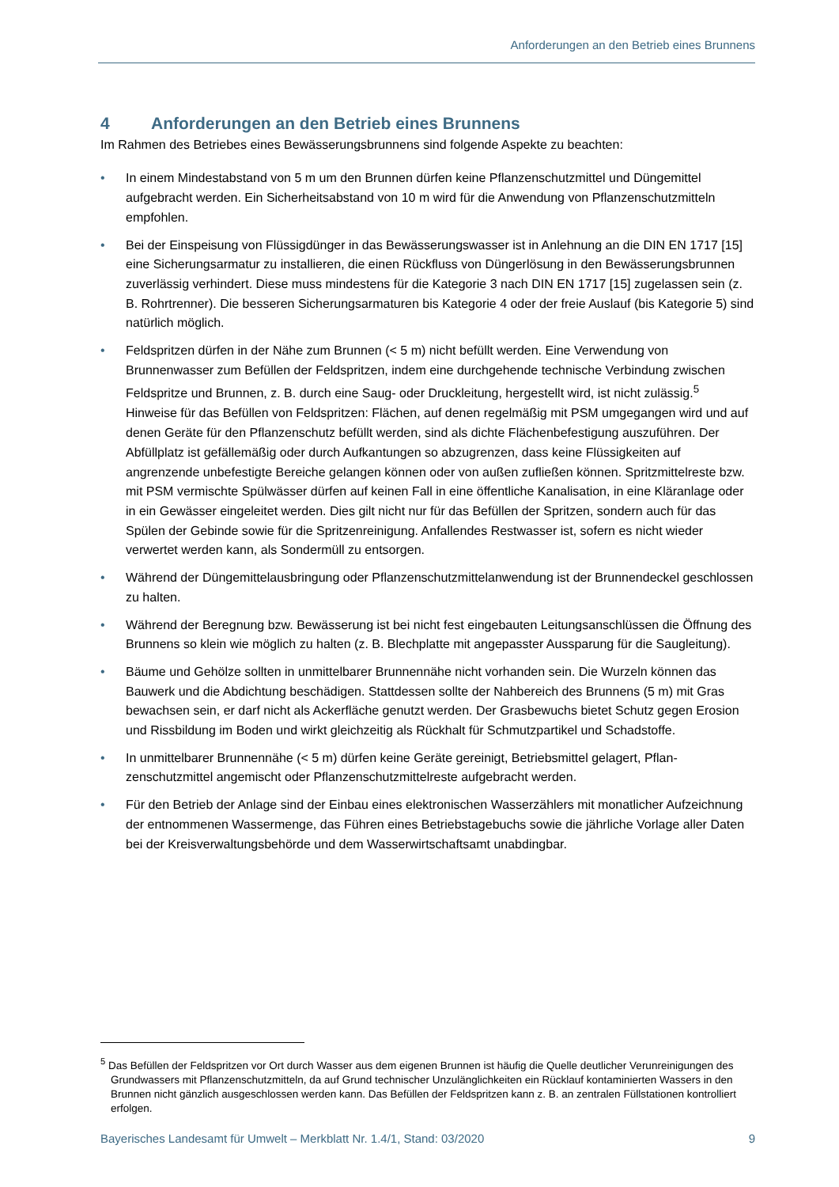Anforderungen an den Betrieb eines Brunnens
4 Anforderungen an den Betrieb eines Brunnens
Im Rahmen des Betriebes eines Bewässerungsbrunnens sind folgende Aspekte zu beachten:
• In einem Mindestabstand von 5 m um den Brunnen dürfen keine Pflanzenschutzmittel und Dünge­mittel aufgebracht werden. Ein Sicherheitsabstand von 10 m wird für die Anwendung von Pflanzen­schutzmitteln empfohlen.
• Bei der Einspeisung von Flüssigdünger in das Bewässerungswasser ist in Anlehnung an die DIN EN 1717 [15] eine Sicherungsarmatur zu installieren, die einen Rückfluss von Düngerlösung in den Bewässerungsbrunnen zuverlässig verhindert. Diese muss mindestens für die Kategorie 3 nach DIN EN 1717 [15] zugelassen sein (z. B. Rohrtrenner). Die besseren Sicherungsarmaturen bis Katego­rie 4 oder der freie Auslauf (bis Kategorie 5) sind natürlich möglich.
• Feldspritzen dürfen in der Nähe zum Brunnen (< 5 m) nicht befüllt werden. Eine Verwendung von Brunnenwasser zum Befüllen der Feldspritzen, indem eine durchgehende technische Verbindung zwischen Feldspritze und Brunnen, z. B. durch eine Saug- oder Druckleitung, hergestellt wird, ist nicht zulässig.<sup>5</sup>
Hinweise für das Befüllen von Feldspritzen: Flächen, auf denen regelmäßig mit PSM umgegangen wird und auf denen Geräte für den Pflanzenschutz befüllt werden, sind als dichte Flächenbefesti­gung auszuführen. Der Abfüllplatz ist gefällemäßig oder durch Aufkantungen so abzugrenzen, dass keine Flüssigkeiten auf angrenzende unbefestigte Bereiche gelangen können oder von außen zuflie­ßen können. Spritzmittelreste bzw. mit PSM vermischte Spülwässer dürfen auf keinen Fall in eine öffentliche Kanalisation, in eine Kläranlage oder in ein Gewässer eingeleitet werden. Dies gilt nicht nur für das Befüllen der Spritzen, sondern auch für das Spülen der Gebinde sowie für die Spritzen­reinigung. Anfallendes Restwasser ist, sofern es nicht wieder verwertet werden kann, als Sondermüll zu entsorgen.
• Während der Düngemittelausbringung oder Pflanzenschutzmittelanwendung ist der Brunnendeckel geschlossen zu halten.
• Während der Beregnung bzw. Bewässerung ist bei nicht fest eingebauten Leitungsanschlüssen die Öffnung des Brunnens so klein wie möglich zu halten (z. B. Blechplatte mit angepasster Aussparung für die Saugleitung).
• Bäume und Gehölze sollten in unmittelbarer Brunnennähe nicht vorhanden sein. Die Wurzeln kön­nen das Bauwerk und die Abdichtung beschädigen. Stattdessen sollte der Nahbereich des Brunnens (5 m) mit Gras bewachsen sein, er darf nicht als Ackerfläche genutzt werden. Der Grasbewuchs bie­tet Schutz gegen Erosion und Rissbildung im Boden und wirkt gleichzeitig als Rückhalt für Schmutz­partikel und Schadstoffe.
• In unmittelbarer Brunnennähe (< 5 m) dürfen keine Geräte gereinigt, Betriebsmittel gelagert, Pflan­zenschutzmittel angemischt oder Pflanzenschutzmittelreste aufgebracht werden.
• Für den Betrieb der Anlage sind der Einbau eines elektronischen Wasserzählers mit monatlicher Aufzeichnung der entnommenen Wassermenge, das Führen eines Betriebstagebuchs sowie die jährliche Vorlage aller Daten bei der Kreisverwaltungsbehörde und dem Wasserwirtschaftsamt unab­dingbar.
<sup>5</sup> Das Befüllen der Feldspritzen vor Ort durch Wasser aus dem eigenen Brunnen ist häufig die Quelle deutlicher Ver­unreinigungen des Grundwassers mit Pflanzenschutzmitteln, da auf Grund technischer Unzulänglichkeiten ein Rücklauf kontaminierten Wassers in den Brunnen nicht gänzlich ausgeschlossen werden kann. Das Befüllen der Feldspritzen kann z. B. an zentralen Füllstationen kontrolliert erfolgen.
Bayerisches Landesamt für Umwelt – Merkblatt Nr. 1.4/1, Stand: 03/2020 9